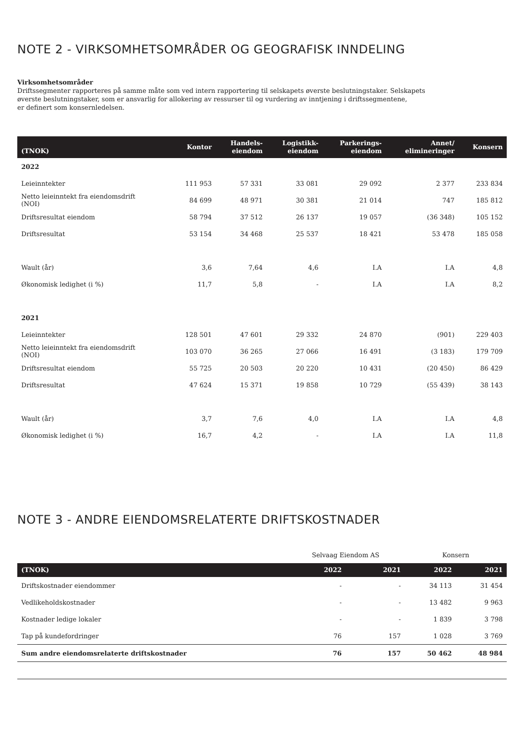NOTE 2 - VIRKSOMHETSOMRÅDER OG GEOGRAFISK INNDELING
Virksomhetsområder
Driftssegmenter rapporteres på samme måte som ved intern rapportering til selskapets øverste beslutningstaker. Selskapets
øverste beslutningstaker, som er ansvarlig for allokering av ressurser til og vurdering av inntjening i driftssegmentene,
er definert som konsernledelsen.
| (TNOK) | Kontor | Handels- eiendom | Logistikk- eiendom | Parkerings- eiendom | Annet/ elimineringer | Konsern |
| --- | --- | --- | --- | --- | --- | --- |
| 2022 | | | | | | |
| Leieinntekter | 111 953 | 57 331 | 33 081 | 29 092 | 2 377 | 233 834 |
| Netto leieinntekt fra eiendomsdrift (NOI) | 84 699 | 48 971 | 30 381 | 21 014 | 747 | 185 812 |
| Driftsresultat eiendom | 58 794 | 37 512 | 26 137 | 19 057 | (36 348) | 105 152 |
| Driftsresultat | 53 154 | 34 468 | 25 537 | 18 421 | 53 478 | 185 058 |
| Wault (år) | 3,6 | 7,64 | 4,6 | I.A | I.A | 4,8 |
| Økonomisk ledighet (i %) | 11,7 | 5,8 | - | I.A | I.A | 8,2 |
| 2021 | | | | | | |
| Leieinntekter | 128 501 | 47 601 | 29 332 | 24 870 | (901) | 229 403 |
| Netto leieinntekt fra eiendomsdrift (NOI) | 103 070 | 36 265 | 27 066 | 16 491 | (3 183) | 179 709 |
| Driftsresultat eiendom | 55 725 | 20 503 | 20 220 | 10 431 | (20 450) | 86 429 |
| Driftsresultat | 47 624 | 15 371 | 19 858 | 10 729 | (55 439) | 38 143 |
| Wault (år) | 3,7 | 7,6 | 4,0 | I.A | I.A | 4,8 |
| Økonomisk ledighet (i %) | 16,7 | 4,2 | - | I.A | I.A | 11,8 |
NOTE 3 - ANDRE EIENDOMSRELATERTE DRIFTSKOSTNADER
| | Selvaag Eiendom AS | | Konsern | |
| (TNOK) | 2022 | 2021 | 2022 | 2021 |
| Driftskostnader eiendommer | - | - | 34 113 | 31 454 |
| Vedlikeholdskostnader | - | - | 13 482 | 9 963 |
| Kostnader ledige lokaler | - | - | 1 839 | 3 798 |
| Tap på kundefordringer | 76 | 157 | 1 028 | 3 769 |
| Sum andre eiendomsrelaterte driftskostnader | 76 | 157 | 50 462 | 48 984 |